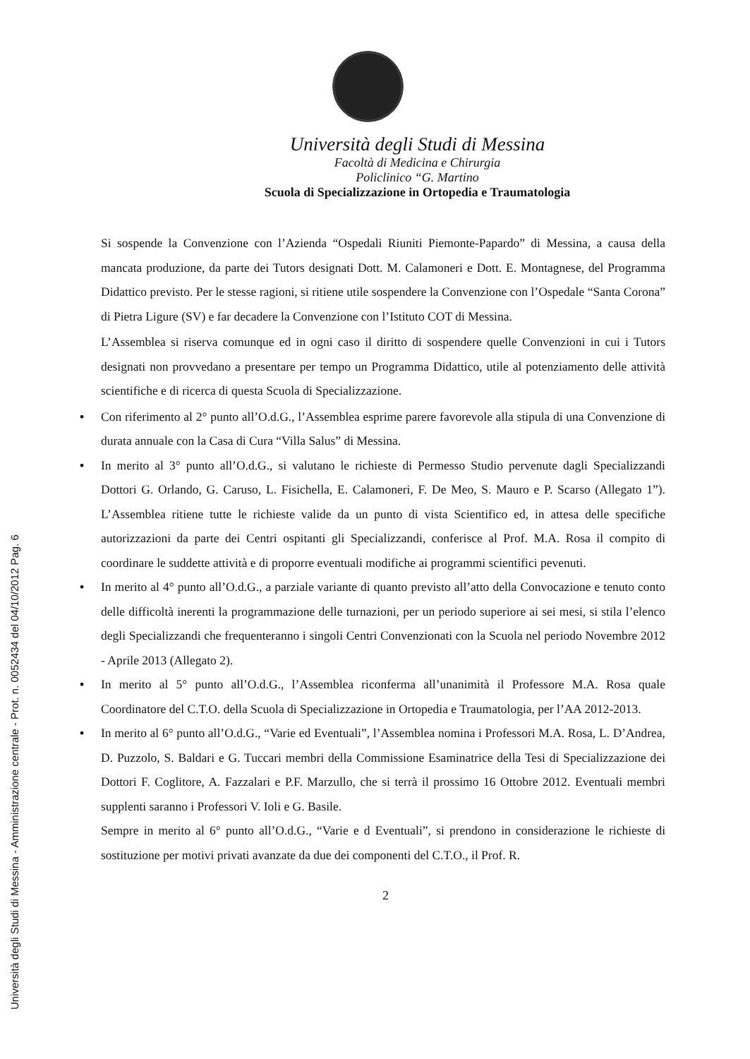Università degli Studi di Messina
Facoltà di Medicina e Chirurgia
Policlinico “G. Martino
Scuola di Specializzazione in Ortopedia e Traumatologia
Si sospende la Convenzione con l’Azienda “Ospedali Riuniti Piemonte-Papardo” di Messina, a causa della mancata produzione, da parte dei Tutors designati Dott. M. Calamoneri e Dott. E. Montagnese, del Programma Didattico previsto. Per le stesse ragioni, si ritiene utile sospendere la Convenzione con l’Ospedale “Santa Corona” di Pietra Ligure (SV) e far decadere la Convenzione con l’Istituto COT di Messina.
L’Assemblea si riserva comunque ed in ogni caso il diritto di sospendere quelle Convenzioni in cui i Tutors designati non provvedano a presentare per tempo un Programma Didattico, utile al potenziamento delle attività scientifiche e di ricerca di questa Scuola di Specializzazione.
• Con riferimento al 2° punto all’O.d.G., l’Assemblea esprime parere favorevole alla stipula di una Convenzione di durata annuale con la Casa di Cura “Villa Salus” di Messina.
• In merito al 3° punto all’O.d.G., si valutano le richieste di Permesso Studio pervenute dagli Specializzandi Dottori G. Orlando, G. Caruso, L. Fisichella, E. Calamoneri, F. De Meo, S. Mauro e P. Scarso (Allegato 1”). L’Assemblea ritiene tutte le richieste valide da un punto di vista Scientifico ed, in attesa delle specifiche autorizzazioni da parte dei Centri ospitanti gli Specializzandi, conferisce al Prof. M.A. Rosa il compito di coordinare le suddette attività e di proporre eventuali modifiche ai programmi scientifici pevenuti.
• In merito al 4° punto all’O.d.G., a parziale variante di quanto previsto all’atto della Convocazione e tenuto conto delle difficoltà inerenti la programmazione delle turnazioni, per un periodo superiore ai sei mesi, si stila l’elenco degli Specializzandi che frequenteranno i singoli Centri Convenzionati con la Scuola nel periodo Novembre 2012 - Aprile 2013 (Allegato 2).
• In merito al 5° punto all’O.d.G., l’Assemblea riconferma all’unanimità il Professore M.A. Rosa quale Coordinatore del C.T.O. della Scuola di Specializzazione in Ortopedia e Traumatologia, per l’AA 2012-2013.
• In merito al 6° punto all’O.d.G., “Varie ed Eventuali”, l’Assemblea nomina i Professori M.A. Rosa, L. D’Andrea, D. Puzzolo, S. Baldari e G. Tuccari membri della Commissione Esaminatrice della Tesi di Specializzazione dei Dottori F. Coglitore, A. Fazzalari e P.F. Marzullo, che si terrà il prossimo 16 Ottobre 2012. Eventuali membri supplenti saranno i Professori V. Ioli e G. Basile.
Sempre in merito al 6° punto all’O.d.G., “Varie e d Eventuali”, si prendono in considerazione le richieste di sostituzione per motivi privati avanzate da due dei componenti del C.T.O., il Prof. R.
2
Università degli Studi di Messina - Amministrazione centrale - Prot. n. 0052434 del 04/10/2012 Pag. 6